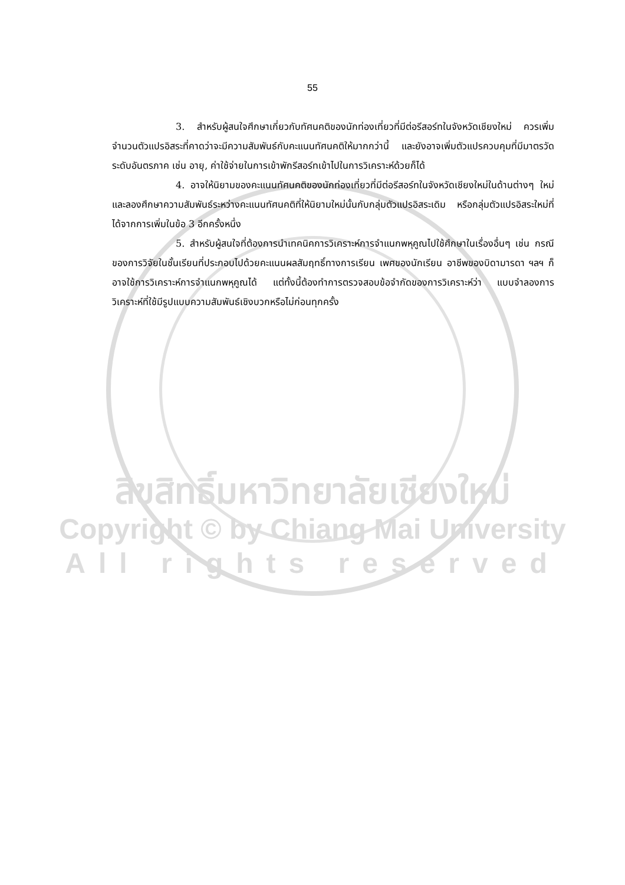55
3. สำหรับผู้สนใจศึกษาเกี่ยวกับทัศนคติของนักท่องเที่ยวที่มีต่อรีสอร์ทในจังหวัดเชียงใหม่ ควรเพิ่มจำนวนตัวแปรอิสระที่คาดว่าจะมีความสัมพันธ์กับคะแนนทัศนคติให้มากกว่านี้ และยังอาจเพิ่มตัวแปรควบคุมที่มีมาตรวัดระดับอันตรภาค เช่น อายุ, ค่าใช้จ่ายในการเข้าพักรีสอร์ทเข้าไปในการวิเคราะห์ด้วยก็ได้
4. อาจให้นิยามของคะแนนทัศนคติของนักท่องเที่ยวที่มีต่อรีสอร์ทในจังหวัดเชียงใหม่ในด้านต่างๆ ใหม่ และลองศึกษาความสัมพันธ์ระหว่างคะแนนทัศนคติที่ให้นิยามใหม่นั้นกับกลุ่มตัวแปรอิสระเดิม หรือกลุ่มตัวแปรอิสระใหม่ที่ได้จากการเพิ่มในข้อ 3 อีกครั้งหนึ่ง
5. สำหรับผู้สนใจที่ต้องการนำเทคนิคการวิเคราะห์การจำแนกพหุคูณไปใช้ศึกษาในเรื่องอื่นๆ เช่น กรณีของการวิจัยในชั้นเรียนที่ประกอบไปด้วยคะแนนผลสัมฤทธิ์ทางการเรียน เพศของนักเรียน อาชีพของบิดามารดา ฯลฯ ก็อาจใช้การวิเคราะห์การจำแนกพหุคูณได้ แต่ทั้งนี้ต้องทำการตรวจสอบข้อจำกัดของการวิเคราะห์ว่า แบบจำลองการวิเคราะห์ที่ใช้มีรูปแบบความสัมพันธ์เชิงบวกหรือไม่ก่อนทุกครั้ง
ลิขสิทธิ์มหาวิทยาลัยเชียงใหม่
Copyright © by Chiang Mai University
All rights reserved